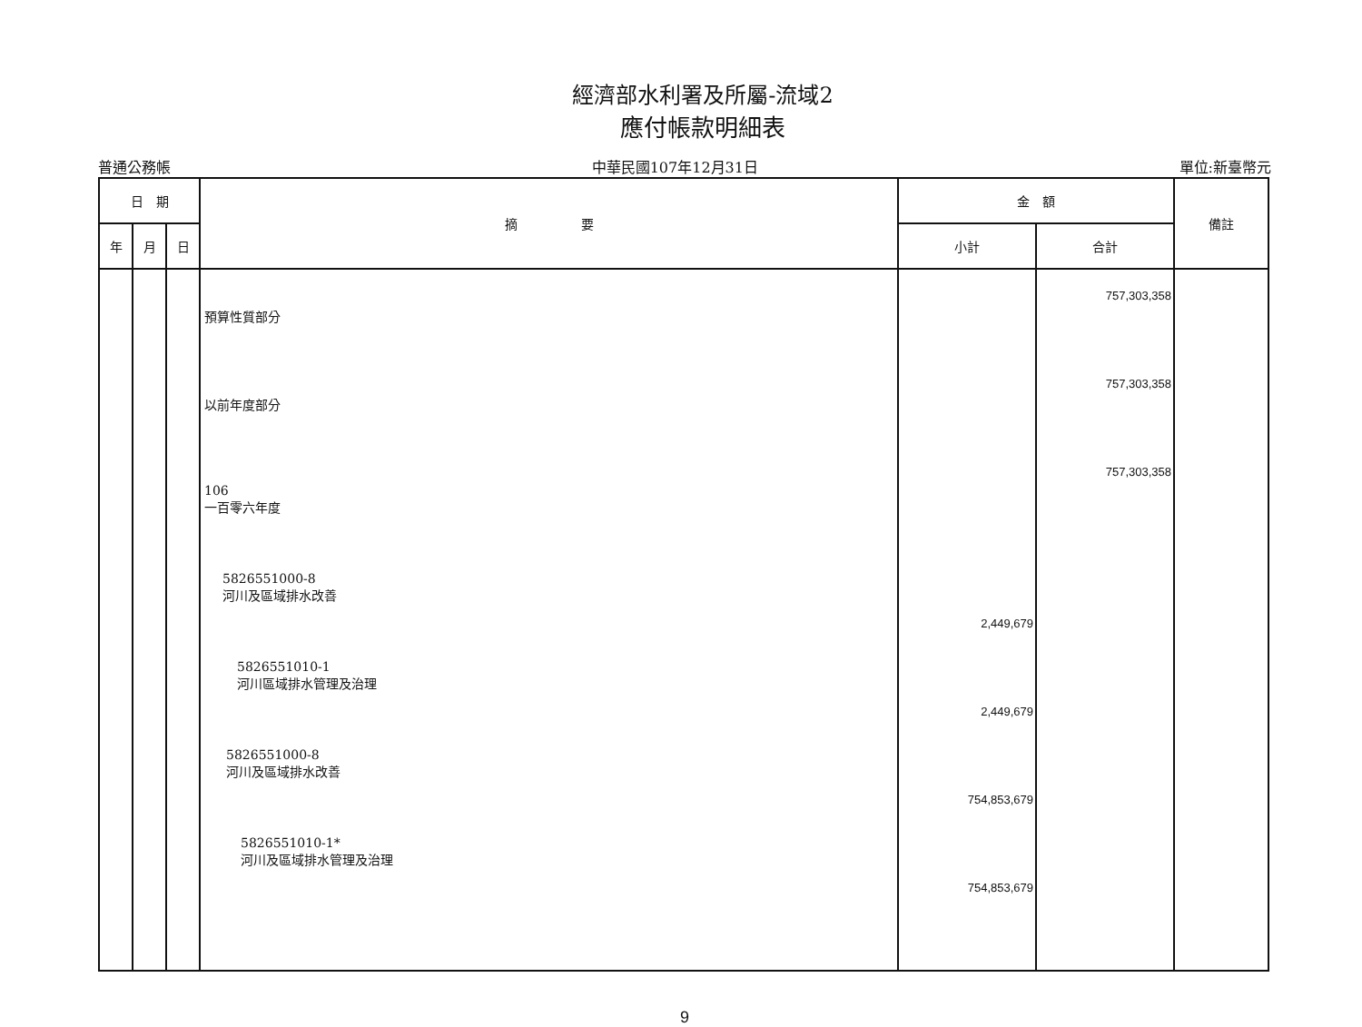經濟部水利署及所屬-流域2
應付帳款明細表
普通公務帳
中華民國107年12月31日
單位:新臺幣元
| 日 期 | | | 摘 要 | 金 額 | | 備註 |
| --- | --- | --- | --- | --- | --- | --- |
| 年 | 月 | 日 | | 小計 | 合計 | |
| | | | 預算性質部分 以前年度部分 106 一百零六年度 5826551000-8 河川及區域排水改善 5826551010-1 河川區域排水管理及治理 5826551000-8 河川及區域排水改善 5826551010-1* 河川及區域排水管理及治理 | 2,449,679 2,449,679 754,853,679 754,853,679 | 757,303,358 757,303,358 757,303,358 | |
9